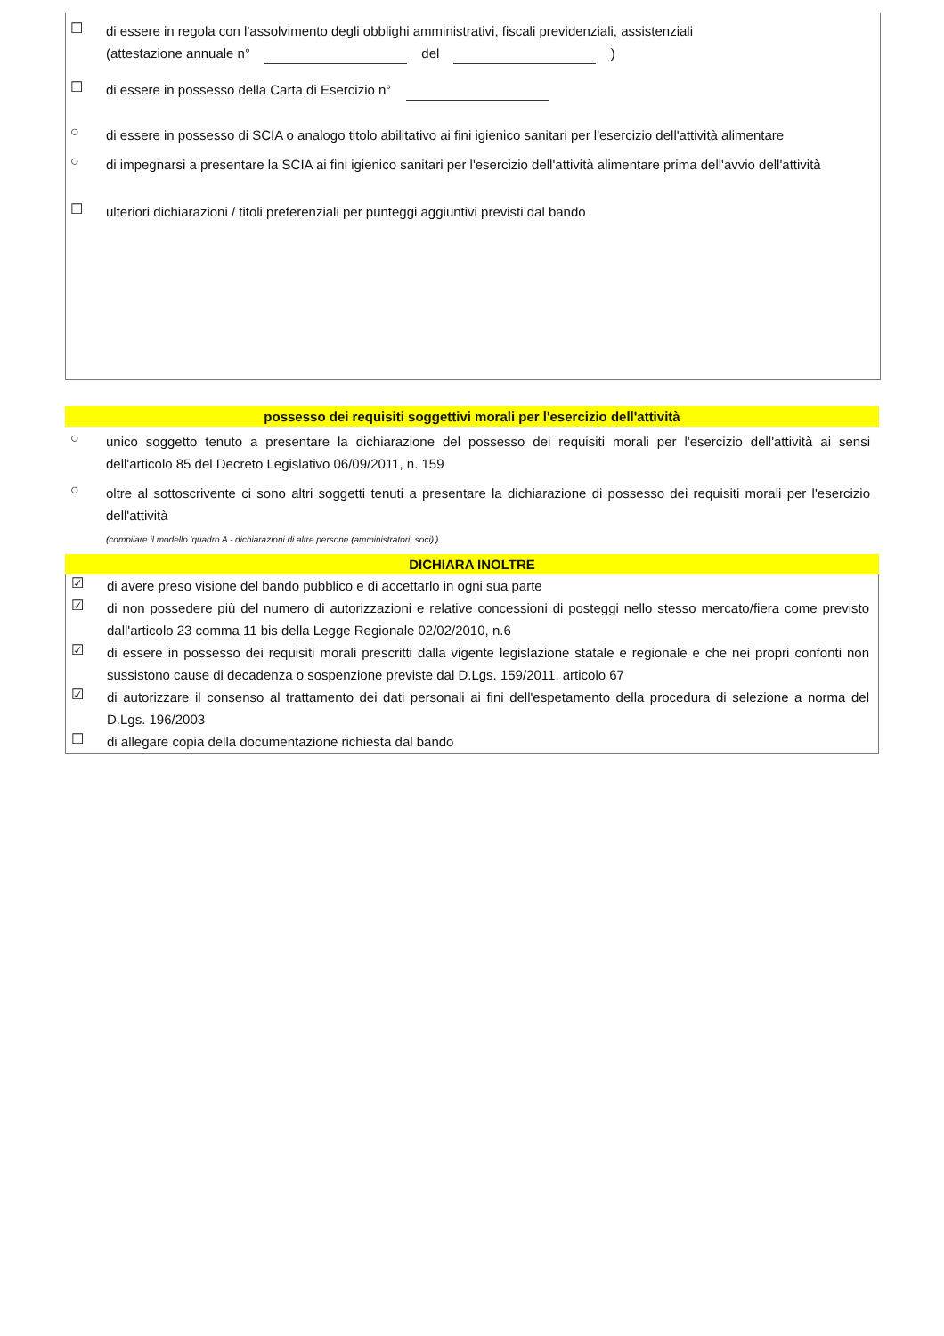☐
di essere in regola con l'assolvimento degli obblighi amministrativi, fiscali previdenziali, assistenziali
(attestazione annuale n° del )
☐
di essere in possesso della Carta di Esercizio n°
○
di essere in possesso di SCIA o analogo titolo abilitativo ai fini igienico sanitari per l'esercizio dell'attività alimentare
○
di impegnarsi a presentare la SCIA ai fini igienico sanitari per l'esercizio dell'attività alimentare prima dell'avvio dell'attività
☐
ulteriori dichiarazioni / titoli preferenziali per punteggi aggiuntivi previsti dal bando
possesso dei requisiti soggettivi morali per l'esercizio dell'attività
○
unico soggetto tenuto a presentare la dichiarazione del possesso dei requisiti morali per l'esercizio dell'attività ai sensi dell'articolo 85 del Decreto Legislativo 06/09/2011, n. 159
○
oltre al sottoscrivente ci sono altri soggetti tenuti a presentare la dichiarazione di possesso dei requisiti morali per l'esercizio dell'attività
(compilare il modello 'quadro A - dichiarazioni di altre persone (amministratori, soci)')
DICHIARA INOLTRE
☑
di avere preso visione del bando pubblico e di accettarlo in ogni sua parte
☑
di non possedere più del numero di autorizzazioni e relative concessioni di posteggi nello stesso mercato/fiera come previsto dall'articolo 23 comma 11 bis della Legge Regionale 02/02/2010, n.6
☑
di essere in possesso dei requisiti morali prescritti dalla vigente legislazione statale e regionale e che nei propri confonti non sussistono cause di decadenza o sospenzione previste dal D.Lgs. 159/2011, articolo 67
☑
di autorizzare il consenso al trattamento dei dati personali ai fini dell'espetamento della procedura di selezione a norma del D.Lgs. 196/2003
☐
di allegare copia della documentazione richiesta dal bando